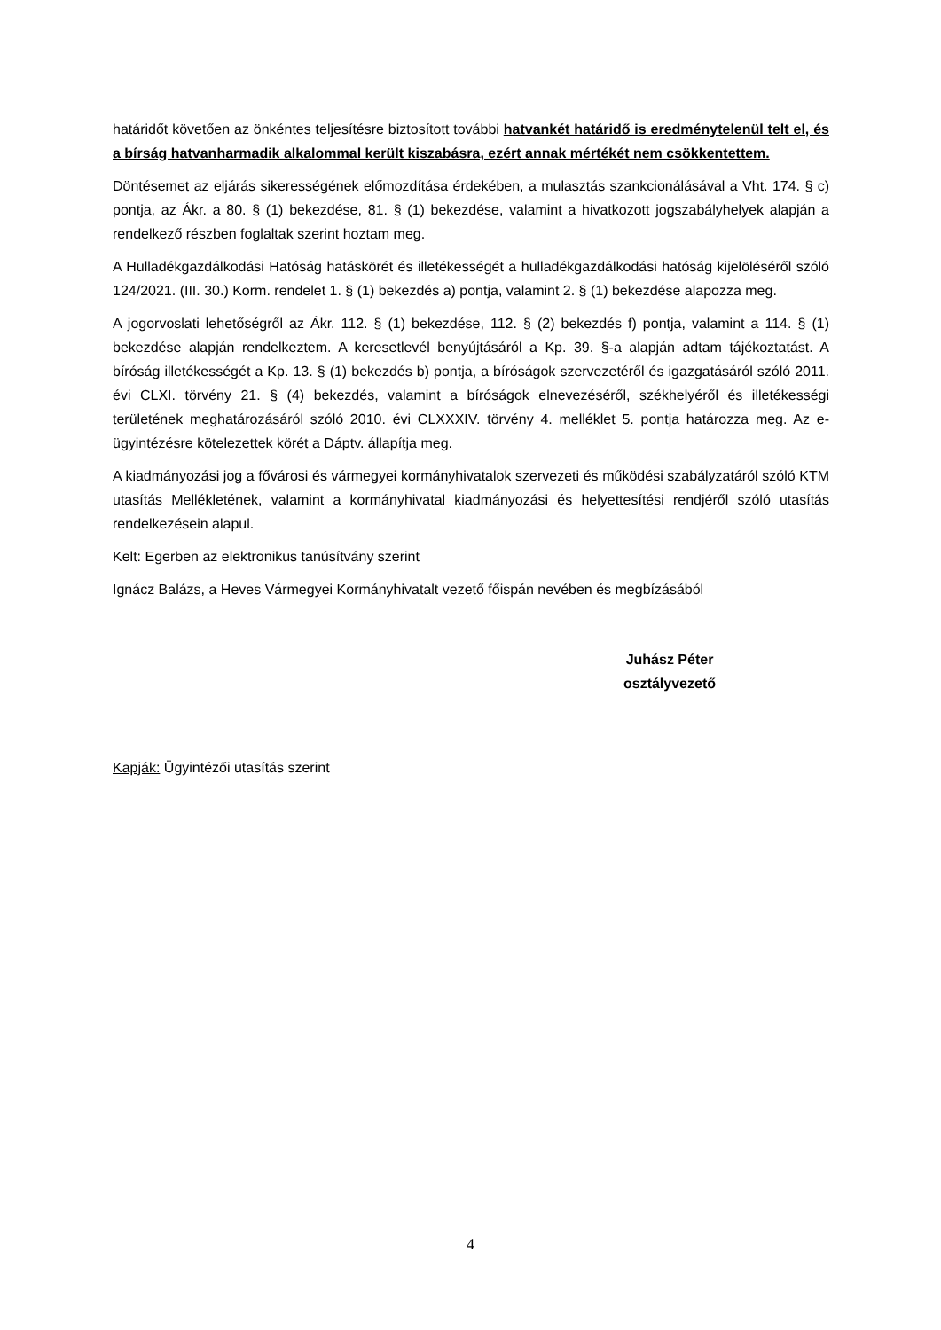határidőt követően az önkéntes teljesítésre biztosított további hatvankét határidő is eredménytelenül telt el, és a bírság hatvanharmadik alkalommal került kiszabásra, ezért annak mértékét nem csökkentettem.
Döntésemet az eljárás sikerességének előmozdítása érdekében, a mulasztás szankcionálásával a Vht. 174. § c) pontja, az Ákr. a 80. § (1) bekezdése, 81. § (1) bekezdése, valamint a hivatkozott jogszabályhelyek alapján a rendelkező részben foglaltak szerint hoztam meg.
A Hulladékgazdálkodási Hatóság hatáskörét és illetékességét a hulladékgazdálkodási hatóság kijelöléséről szóló 124/2021. (III. 30.) Korm. rendelet 1. § (1) bekezdés a) pontja, valamint 2. § (1) bekezdése alapozza meg.
A jogorvoslati lehetőségről az Ákr. 112. § (1) bekezdése, 112. § (2) bekezdés f) pontja, valamint a 114. § (1) bekezdése alapján rendelkeztem. A keresetlevél benyújtásáról a Kp. 39. §-a alapján adtam tájékoztatást. A bíróság illetékességét a Kp. 13. § (1) bekezdés b) pontja, a bíróságok szervezetéről és igazgatásáról szóló 2011. évi CLXI. törvény 21. § (4) bekezdés, valamint a bíróságok elnevezéséről, székhelyéről és illetékességi területének meghatározásáról szóló 2010. évi CLXXXIV. törvény 4. melléklet 5. pontja határozza meg. Az e-ügyintézésre kötelezettek körét a Dáptv. állapítja meg.
A kiadmányozási jog a fővárosi és vármegyei kormányhivatalok szervezeti és működési szabályzatáról szóló KTM utasítás Mellékletének, valamint a kormányhivatal kiadmányozási és helyettesítési rendjéről szóló utasítás rendelkezésein alapul.
Kelt: Egerben az elektronikus tanúsítvány szerint
Ignácz Balázs, a Heves Vármegyei Kormányhivatalt vezető főispán nevében és megbízásából
Juhász Péter
osztályvezető
Kapják: Ügyintézői utasítás szerint
4